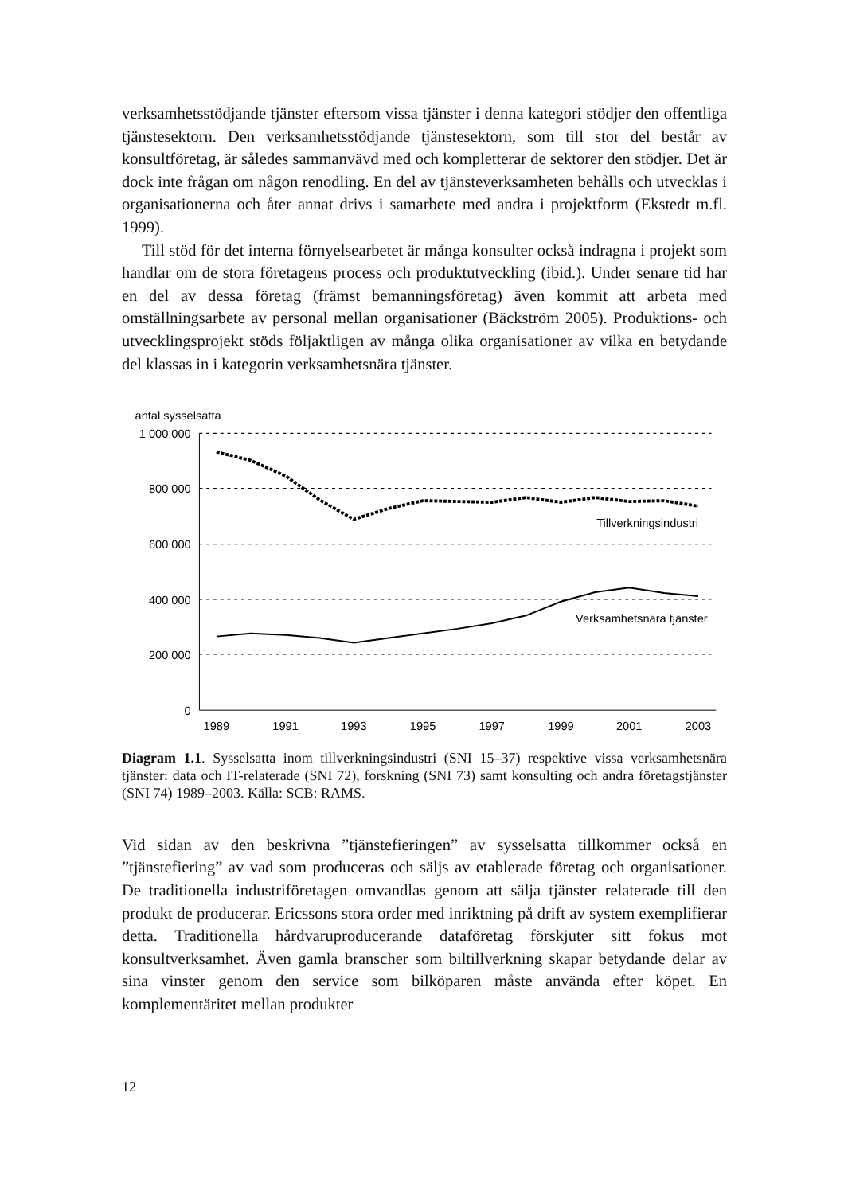verksamhetsstödjande tjänster eftersom vissa tjänster i denna kategori stödjer den offentliga tjänstesektorn. Den verksamhetsstödjande tjänstesektorn, som till stor del består av konsultföretag, är således sammanvävd med och kompletterar de sektorer den stödjer. Det är dock inte frågan om någon renodling. En del av tjänsteverksamheten behålls och utvecklas i organisationerna och åter annat drivs i samarbete med andra i projektform (Ekstedt m.fl. 1999).
Till stöd för det interna förnyelsearbetet är många konsulter också indragna i projekt som handlar om de stora företagens process och produktutveckling (ibid.). Under senare tid har en del av dessa företag (främst bemanningsföretag) även kommit att arbeta med omställningsarbete av personal mellan organisationer (Bäckström 2005). Produktions- och utvecklingsprojekt stöds följaktligen av många olika organisationer av vilka en betydande del klassas in i kategorin verksamhetsnära tjänster.
antal sysselsatta
1 000 000
800 000
600 000
400 000
200 000
0
1989
1991
1993
1995
1997
1999
2001
2003
Tillverkningsindustri
Verksamhetsnära tjänster
Diagram 1.1. Sysselsatta inom tillverkningsindustri (SNI 15–37) respektive vissa verksamhetsnära tjänster: data och IT-relaterade (SNI 72), forskning (SNI 73) samt konsulting och andra företagstjänster (SNI 74) 1989–2003. Källa: SCB: RAMS.
Vid sidan av den beskrivna ”tjänstefieringen” av sysselsatta tillkommer också en ”tjänstefiering” av vad som produceras och säljs av etablerade företag och organisationer. De traditionella industriföretagen omvandlas genom att sälja tjänster relaterade till den produkt de producerar. Ericssons stora order med inriktning på drift av system exemplifierar detta. Traditionella hårdvaruproducerande dataföretag förskjuter sitt fokus mot konsultverksamhet. Även gamla branscher som biltillverkning skapar betydande delar av sina vinster genom den service som bilköparen måste använda efter köpet. En komplementäritet mellan produkter
12